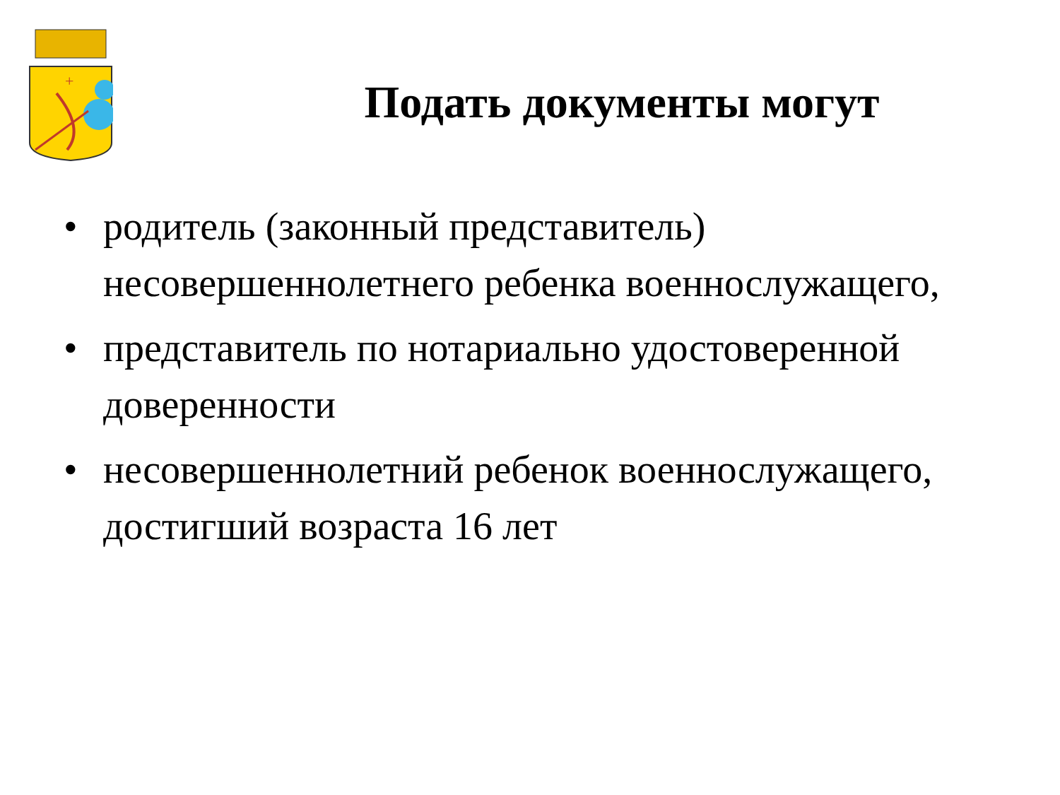+
Подать документы могут
• родитель (законный представитель) несовершеннолетнего ребенка военнослужащего,
• представитель по нотариально удостоверенной доверенности
• несовершеннолетний ребенок военнослужащего, достигший возраста 16 лет